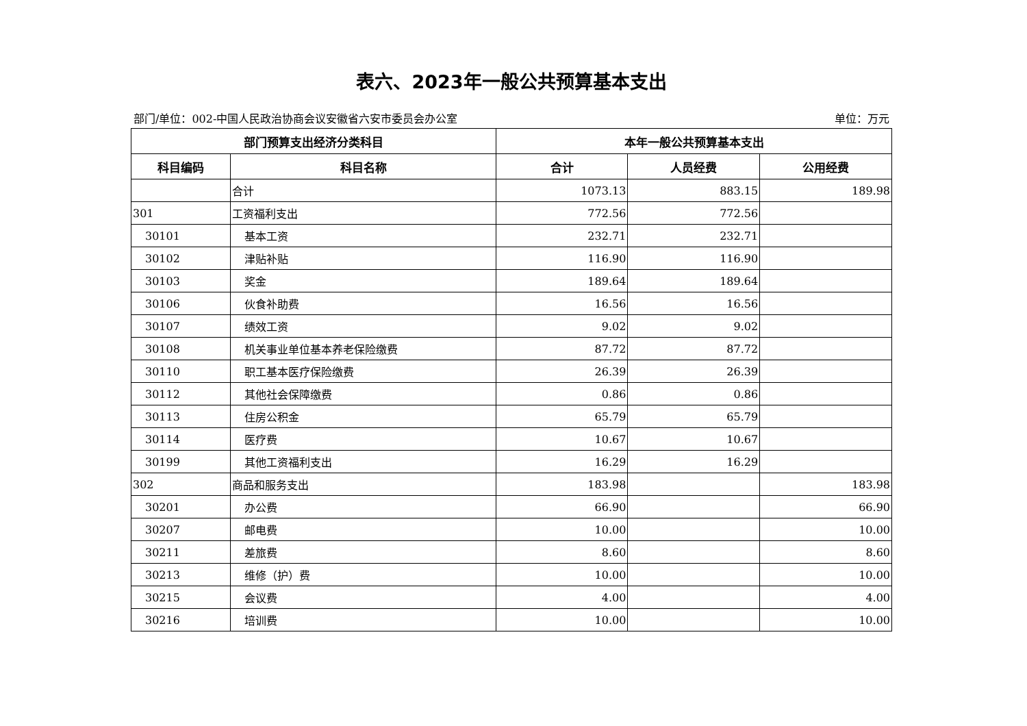表六、2023年一般公共预算基本支出
部门/单位：002-中国人民政治协商会议安徽省六安市委员会办公室 单位：万元
| 部门预算支出经济分类科目 | | 本年一般公共预算基本支出 | | |
| --- | --- | --- | --- | --- |
| 科目编码 | 科目名称 | 合计 | 人员经费 | 公用经费 |
| | 合计 | 1073.13 | 883.15 | 189.98 |
| 301 | 工资福利支出 | 772.56 | 772.56 | |
| 30101 | 基本工资 | 232.71 | 232.71 | |
| 30102 | 津贴补贴 | 116.90 | 116.90 | |
| 30103 | 奖金 | 189.64 | 189.64 | |
| 30106 | 伙食补助费 | 16.56 | 16.56 | |
| 30107 | 绩效工资 | 9.02 | 9.02 | |
| 30108 | 机关事业单位基本养老保险缴费 | 87.72 | 87.72 | |
| 30110 | 职工基本医疗保险缴费 | 26.39 | 26.39 | |
| 30112 | 其他社会保障缴费 | 0.86 | 0.86 | |
| 30113 | 住房公积金 | 65.79 | 65.79 | |
| 30114 | 医疗费 | 10.67 | 10.67 | |
| 30199 | 其他工资福利支出 | 16.29 | 16.29 | |
| 302 | 商品和服务支出 | 183.98 | | 183.98 |
| 30201 | 办公费 | 66.90 | | 66.90 |
| 30207 | 邮电费 | 10.00 | | 10.00 |
| 30211 | 差旅费 | 8.60 | | 8.60 |
| 30213 | 维修（护）费 | 10.00 | | 10.00 |
| 30215 | 会议费 | 4.00 | | 4.00 |
| 30216 | 培训费 | 10.00 | | 10.00 |